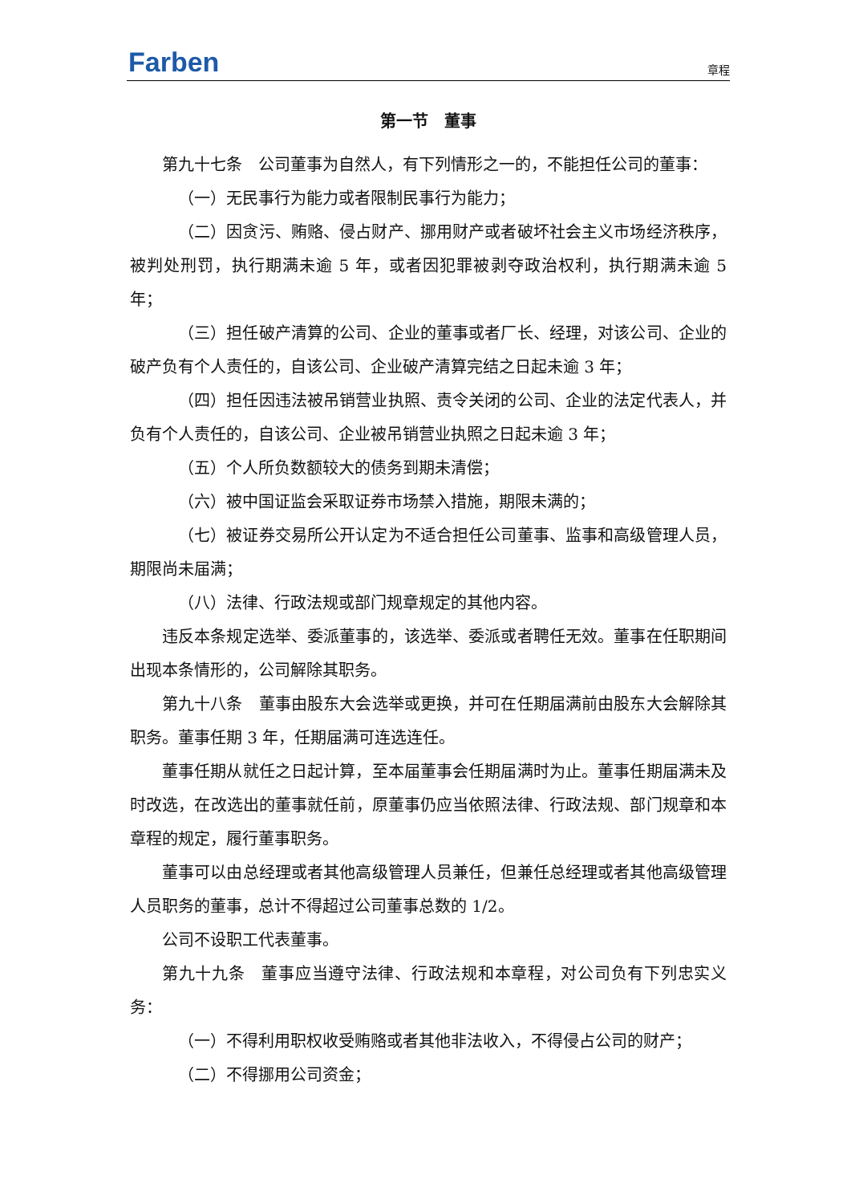Farben
章程
第一节　董事
第九十七条　公司董事为自然人，有下列情形之一的，不能担任公司的董事：
（一）无民事行为能力或者限制民事行为能力；
（二）因贪污、贿赂、侵占财产、挪用财产或者破坏社会主义市场经济秩序，被判处刑罚，执行期满未逾 5 年，或者因犯罪被剥夺政治权利，执行期满未逾 5 年；
（三）担任破产清算的公司、企业的董事或者厂长、经理，对该公司、企业的破产负有个人责任的，自该公司、企业破产清算完结之日起未逾 3 年；
（四）担任因违法被吊销营业执照、责令关闭的公司、企业的法定代表人，并负有个人责任的，自该公司、企业被吊销营业执照之日起未逾 3 年；
（五）个人所负数额较大的债务到期未清偿；
（六）被中国证监会采取证券市场禁入措施，期限未满的；
（七）被证券交易所公开认定为不适合担任公司董事、监事和高级管理人员，期限尚未届满；
（八）法律、行政法规或部门规章规定的其他内容。
违反本条规定选举、委派董事的，该选举、委派或者聘任无效。董事在任职期间出现本条情形的，公司解除其职务。
第九十八条　董事由股东大会选举或更换，并可在任期届满前由股东大会解除其职务。董事任期 3 年，任期届满可连选连任。
董事任期从就任之日起计算，至本届董事会任期届满时为止。董事任期届满未及时改选，在改选出的董事就任前，原董事仍应当依照法律、行政法规、部门规章和本章程的规定，履行董事职务。
董事可以由总经理或者其他高级管理人员兼任，但兼任总经理或者其他高级管理人员职务的董事，总计不得超过公司董事总数的 1/2。
公司不设职工代表董事。
第九十九条　董事应当遵守法律、行政法规和本章程，对公司负有下列忠实义务：
（一）不得利用职权收受贿赂或者其他非法收入，不得侵占公司的财产；
（二）不得挪用公司资金；